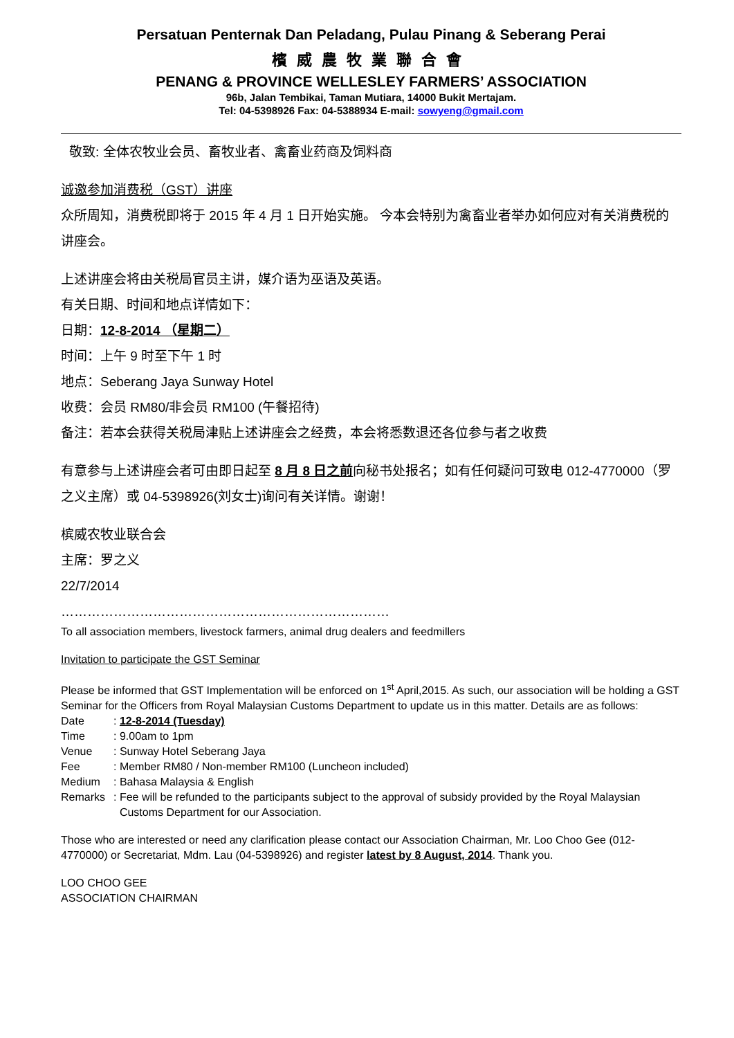Persatuan Penternak Dan Peladang, Pulau Pinang & Seberang Perai
檳威農牧業聯合會
PENANG & PROVINCE WELLESLEY FARMERS’ ASSOCIATION
96b, Jalan Tembikai, Taman Mutiara, 14000 Bukit Mertajam.
Tel: 04-5398926 Fax: 04-5388934 E-mail: sowyeng@gmail.com
敬致: 全体农牧业会员、畜牧业者、禽畜业药商及饲料商
诚邀参加消费税（GST）讲座
众所周知，消费税即将于 2015 年 4 月 1 日开始实施。 今本会特别为禽畜业者举办如何应对有关消费税的讲座会。
上述讲座会将由关税局官员主讲，媒介语为巫语及英语。
有关日期、时间和地点详情如下：
日期：12-8-2014 （星期二）
时间：上午 9 时至下午 1 时
地点：Seberang Jaya Sunway Hotel
收费：会员 RM80/非会员 RM100 (午餐招待)
备注：若本会获得关税局津贴上述讲座会之经费，本会将悉数退还各位参与者之收费
有意参与上述讲座会者可由即日起至 8 月 8 日之前向秘书处报名；如有任何疑问可致电 012-4770000（罗之义主席）或 04-5398926(刘女士)询问有关详情。谢谢！
槟威农牧业联合会
主席：罗之义
22/7/2014
…………………………………………………………………
To all association members, livestock farmers, animal drug dealers and feedmillers
Invitation to participate the GST Seminar
Please be informed that GST Implementation will be enforced on 1<sup>st</sup> April,2015. As such, our association will be holding a GST Seminar for the Officers from Royal Malaysian Customs Department to update us in this matter. Details are as follows:
| Date | : 12-8-2014 (Tuesday) |
| Time | : 9.00am to 1pm |
| Venue | : Sunway Hotel Seberang Jaya |
| Fee | : Member RM80 / Non-member RM100 (Luncheon included) |
| Medium | : Bahasa Malaysia & English |
| Remarks | : Fee will be refunded to the participants subject to the approval of subsidy provided by the Royal Malaysian Customs Department for our Association. |
Those who are interested or need any clarification please contact our Association Chairman, Mr. Loo Choo Gee (012-4770000) or Secretariat, Mdm. Lau (04-5398926) and register latest by 8 August, 2014. Thank you.
LOO CHOO GEE
ASSOCIATION CHAIRMAN